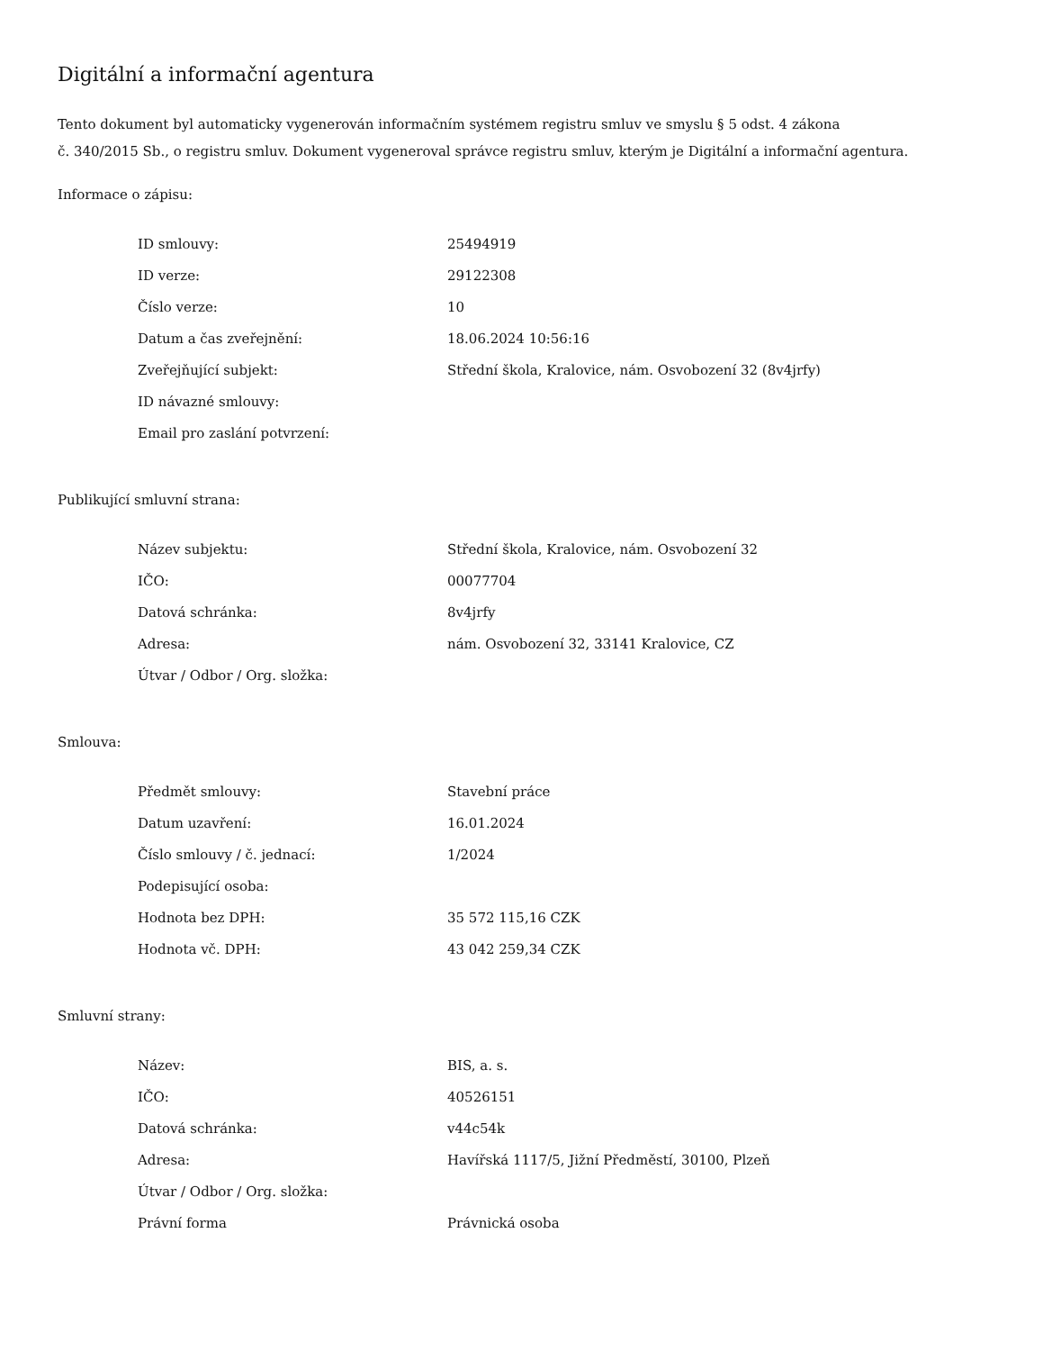Digitální a informační agentura
Tento dokument byl automaticky vygenerován informačním systémem registru smluv ve smyslu § 5 odst. 4 zákona
č. 340/2015 Sb., o registru smluv. Dokument vygeneroval správce registru smluv, kterým je Digitální a informační agentura.
Informace o zápisu:
| ID smlouvy: | 25494919 |
| ID verze: | 29122308 |
| Číslo verze: | 10 |
| Datum a čas zveřejnění: | 18.06.2024 10:56:16 |
| Zveřejňující subjekt: | Střední škola, Kralovice, nám. Osvobození 32 (8v4jrfy) |
| ID návazné smlouvy: | |
| Email pro zaslání potvrzení: | |
Publikující smluvní strana:
| Název subjektu: | Střední škola, Kralovice, nám. Osvobození 32 |
| IČO: | 00077704 |
| Datová schránka: | 8v4jrfy |
| Adresa: | nám. Osvobození 32, 33141 Kralovice, CZ |
| Útvar / Odbor / Org. složka: | |
Smlouva:
| Předmět smlouvy: | Stavební práce |
| Datum uzavření: | 16.01.2024 |
| Číslo smlouvy / č. jednací: | 1/2024 |
| Podepisující osoba: | |
| Hodnota bez DPH: | 35 572 115,16 CZK |
| Hodnota vč. DPH: | 43 042 259,34 CZK |
Smluvní strany:
| Název: | BIS, a. s. |
| IČO: | 40526151 |
| Datová schránka: | v44c54k |
| Adresa: | Havířská 1117/5, Jižní Předměstí, 30100, Plzeň |
| Útvar / Odbor / Org. složka: | |
| Právní forma | Právnická osoba |